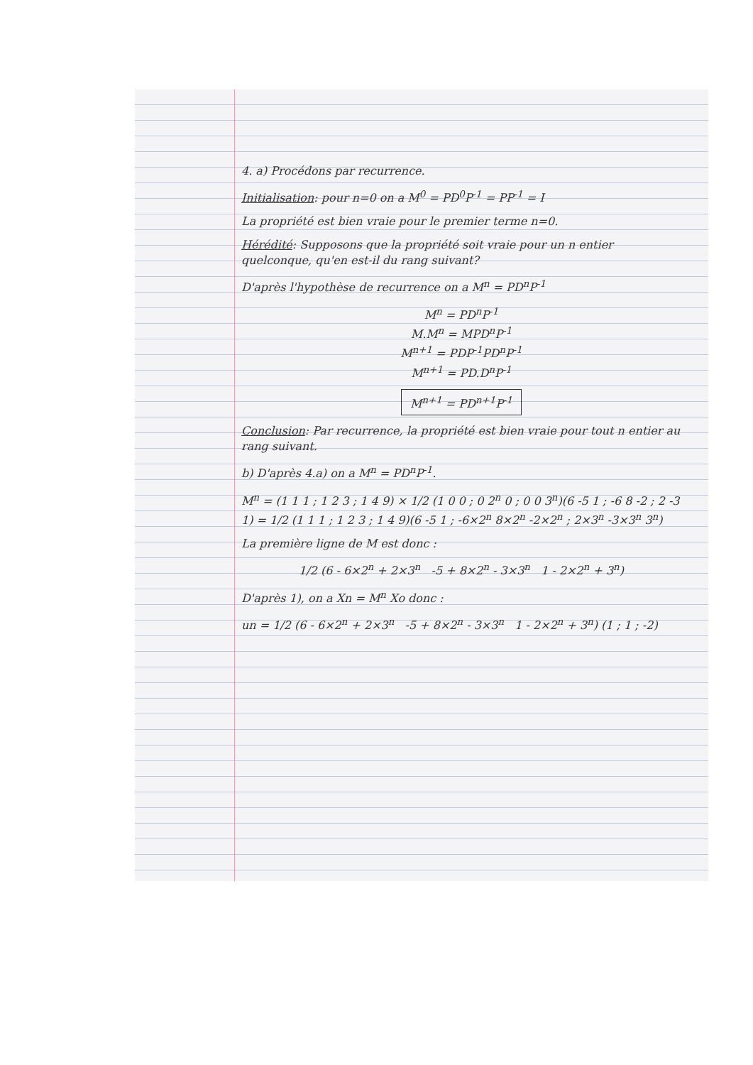4. a) Procédons par recurrence.
Initialisation: pour n=0 on a M<sup>0</sup> = PD<sup>0</sup>P<sup>-1</sup> = PP<sup>-1</sup> = I
La propriété est bien vraie pour le premier terme n=0.
Hérédité: Supposons que la propriété soit vraie pour un n entier quelconque, qu'en est-il du rang suivant?
D'après l'hypothèse de recurrence on a M<sup>n</sup> = PD<sup>n</sup>P<sup>-1</sup>
M<sup>n</sup> = PD<sup>n</sup>P<sup>-1</sup>
M.M<sup>n</sup> = MPD<sup>n</sup>P<sup>-1</sup>
M<sup>n+1</sup> = PDP<sup>-1</sup>PD<sup>n</sup>P<sup>-1</sup>
M<sup>n+1</sup> = PD.D<sup>n</sup>P<sup>-1</sup>
M<sup>n+1</sup> = PD<sup>n+1</sup>P<sup>-1</sup>
Conclusion: Par recurrence, la propriété est bien vraie pour tout n entier au rang suivant.
b) D'après 4.a) on a M<sup>n</sup> = PD<sup>n</sup>P<sup>-1</sup>.
M<sup>n</sup> = (1 1 1 ; 1 2 3 ; 1 4 9) × 1/2 (1 0 0 ; 0 2<sup>n</sup> 0 ; 0 0 3<sup>n</sup>)(6 -5 1 ; -6 8 -2 ; 2 -3 1) = 1/2 (1 1 1 ; 1 2 3 ; 1 4 9)(6 -5 1 ; -6×2<sup>n</sup> 8×2<sup>n</sup> -2×2<sup>n</sup> ; 2×3<sup>n</sup> -3×3<sup>n</sup> 3<sup>n</sup>)
La première ligne de M est donc :
1/2 (6 - 6×2<sup>n</sup> + 2×3<sup>n</sup> -5 + 8×2<sup>n</sup> - 3×3<sup>n</sup> 1 - 2×2<sup>n</sup> + 3<sup>n</sup>)
D'après 1), on a Xn = M<sup>n</sup> Xo donc :
un = 1/2 (6 - 6×2<sup>n</sup> + 2×3<sup>n</sup> -5 + 8×2<sup>n</sup> - 3×3<sup>n</sup> 1 - 2×2<sup>n</sup> + 3<sup>n</sup>) (1 ; 1 ; -2)